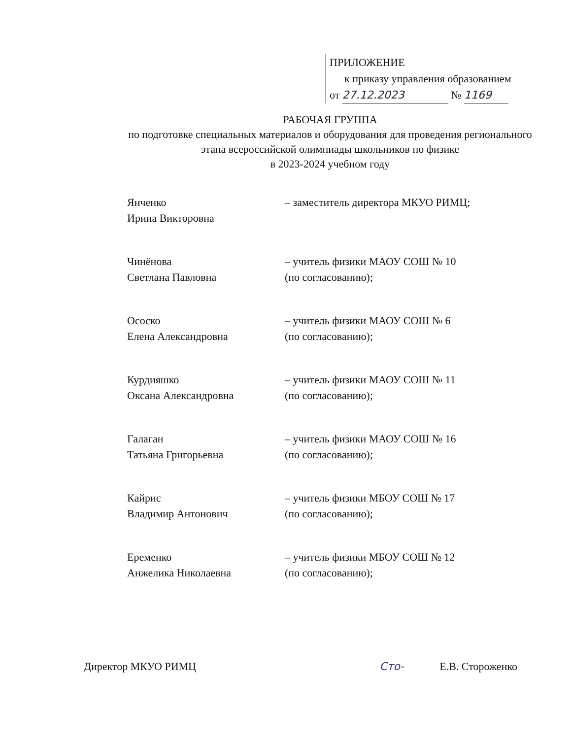ПРИЛОЖЕНИЕ
к приказу управления образованием
от 27.12.2023 № 1169
РАБОЧАЯ ГРУППА
по подготовке специальных материалов и оборудования для проведения регионального этапа всероссийской олимпиады школьников по физике
в 2023-2024 учебном году
Янченко
Ирина Викторовна
– заместитель директора МКУО РИМЦ;
Чинёнова
Светлана Павловна
– учитель физики МАОУ СОШ № 10
(по согласованию);
Ососко
Елена Александровна
– учитель физики МАОУ СОШ № 6
(по согласованию);
Курдияшко
Оксана Александровна
– учитель физики МАОУ СОШ № 11
(по согласованию);
Галаган
Татьяна Григорьевна
– учитель физики МАОУ СОШ № 16
(по согласованию);
Кайрис
Владимир Антонович
– учитель физики МБОУ СОШ № 17
(по согласованию);
Еременко
Анжелика Николаевна
– учитель физики МБОУ СОШ № 12
(по согласованию);
Директор МКУО РИМЦ Сто- Е.В. Стороженко